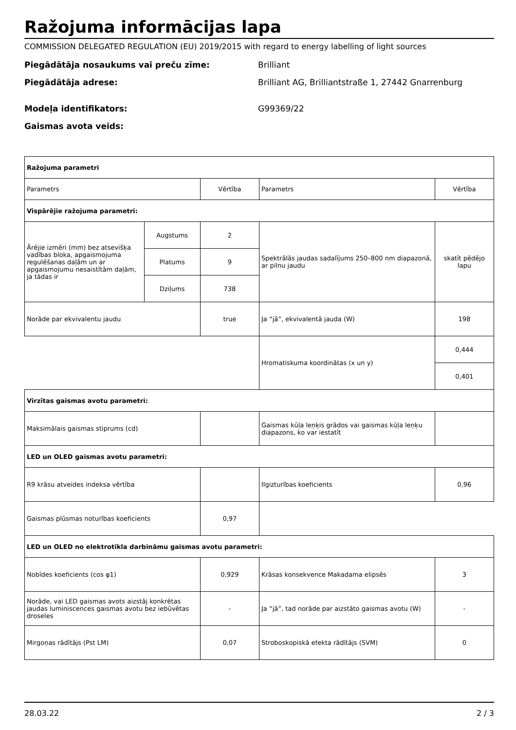Ražojuma informācijas lapa
COMMISSION DELEGATED REGULATION (EU) 2019/2015 with regard to energy labelling of light sources
Piegādātāja nosaukums vai preču zīme: Brilliant
Piegādātāja adrese: Brilliant AG, Brilliantstraße 1, 27442 Gnarrenburg
Modeļa identifikators: G99369/22
Gaismas avota veids:
| Ražojuma parametri | | | | |
| Parametrs | | Vērtība | Parametrs | Vērtība |
| Vispārējie ražojuma parametri: | | | | |
| Ārējie izmēri (mm) bez atsevišķa vadības bloka, apgaismojuma regulēšanas daļām un ar apgaismojumu nesaistītām daļām, ja tādas ir | Augstums | 2 | Spektrālās jaudas sadalījums 250–800 nm diapazonā, ar pilnu jaudu | skatīt pēdējo lapu |
| | Platums | 9 | | |
| | Dziļums | 738 | | |
| Norāde par ekvivalentu jaudu | | true | Ja “jā”, ekvivalentā jauda (W) | 198 |
| | | | Hromatiskuma koordinātas (x un y) | 0,444 |
| | | | | 0,401 |
| Virzītas gaismas avotu parametri: | | | | |
| Maksimālais gaismas stiprums (cd) | | | Gaismas kūļa leņķis grādos vai gaismas kūļa leņķu diapazons, ko var iestatīt | |
| LED un OLED gaismas avotu parametri: | | | | |
| R9 krāsu atveides indeksa vērtība | | | Ilgizturības koeficients | 0,96 |
| Gaismas plūsmas noturības koeficients | | 0,97 | | |
| LED un OLED no elektrotīkla darbināmu gaismas avotu parametri: | | | | |
| Nobīdes koeficients (cos φ1) | | 0,929 | Krāsas konsekvence Makadama elipsēs | 3 |
| Norāde, vai LED gaismas avots aizstāj konkrētas jaudas luminiscences gaismas avotu bez iebūvētas droseles | | - | Ja “jā”, tad norāde par aizstāto gaismas avotu (W) | - |
| Mirgoņas rādītājs (Pst LM) | | 0,07 | Stroboskopiskā efekta rādītājs (SVM) | 0 |
28.03.22 2 / 3